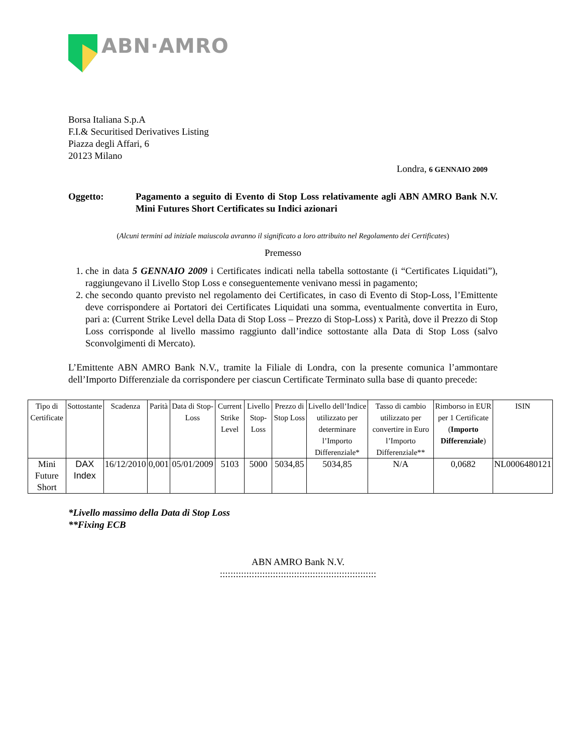ABN·AMRO
Borsa Italiana S.p.A
F.I.& Securitised Derivatives Listing
Piazza degli Affari, 6
20123 Milano
Londra, 6 GENNAIO 2009
Oggetto: Pagamento a seguito di Evento di Stop Loss relativamente agli ABN AMRO Bank N.V. Mini Futures Short Certificates su Indici azionari
(Alcuni termini ad iniziale maiuscola avranno il significato a loro attribuito nel Regolamento dei Certificates)
Premesso
1. che in data 5 GENNAIO 2009 i Certificates indicati nella tabella sottostante (i “Certificates Liquidati”), raggiungevano il Livello Stop Loss e conseguentemente venivano messi in pagamento;
2. che secondo quanto previsto nel regolamento dei Certificates, in caso di Evento di Stop-Loss, l’Emittente deve corrispondere ai Portatori dei Certificates Liquidati una somma, eventualmente convertita in Euro, pari a: (Current Strike Level della Data di Stop Loss – Prezzo di Stop-Loss) x Parità, dove il Prezzo di Stop Loss corrisponde al livello massimo raggiunto dall’indice sottostante alla Data di Stop Loss (salvo Sconvolgimenti di Mercato).
L’Emittente ABN AMRO Bank N.V., tramite la Filiale di Londra, con la presente comunica l’ammontare dell’Importo Differenziale da corrispondere per ciascun Certificate Terminato sulla base di quanto precede:
| Tipo di Certificate | Sottostante | Scadenza | Parità | Data di Stop-Loss | Current Strike Level | Livello Stop-Loss | Prezzo di Stop Loss | Livello dell’Indice utilizzato per determinare l’Importo Differenziale* | Tasso di cambio utilizzato per convertire in Euro l’Importo Differenziale** | Rimborso in EUR per 1 Certificate ( Importo Differenziale ) | ISIN |
| --- | --- | --- | --- | --- | --- | --- | --- | --- | --- | --- | --- |
| Mini Future Short | DAX Index | 16/12/2010 | 0,001 | 05/01/2009 | 5103 | 5000 | 5034,85 | 5034,85 | N/A | 0,0682 | NL0006480121 |
*Livello massimo della Data di Stop Loss
**Fixing ECB
ABN AMRO Bank N.V.
:::::::::::::::::::::::::::::::::::::::::::::::::::::::::::